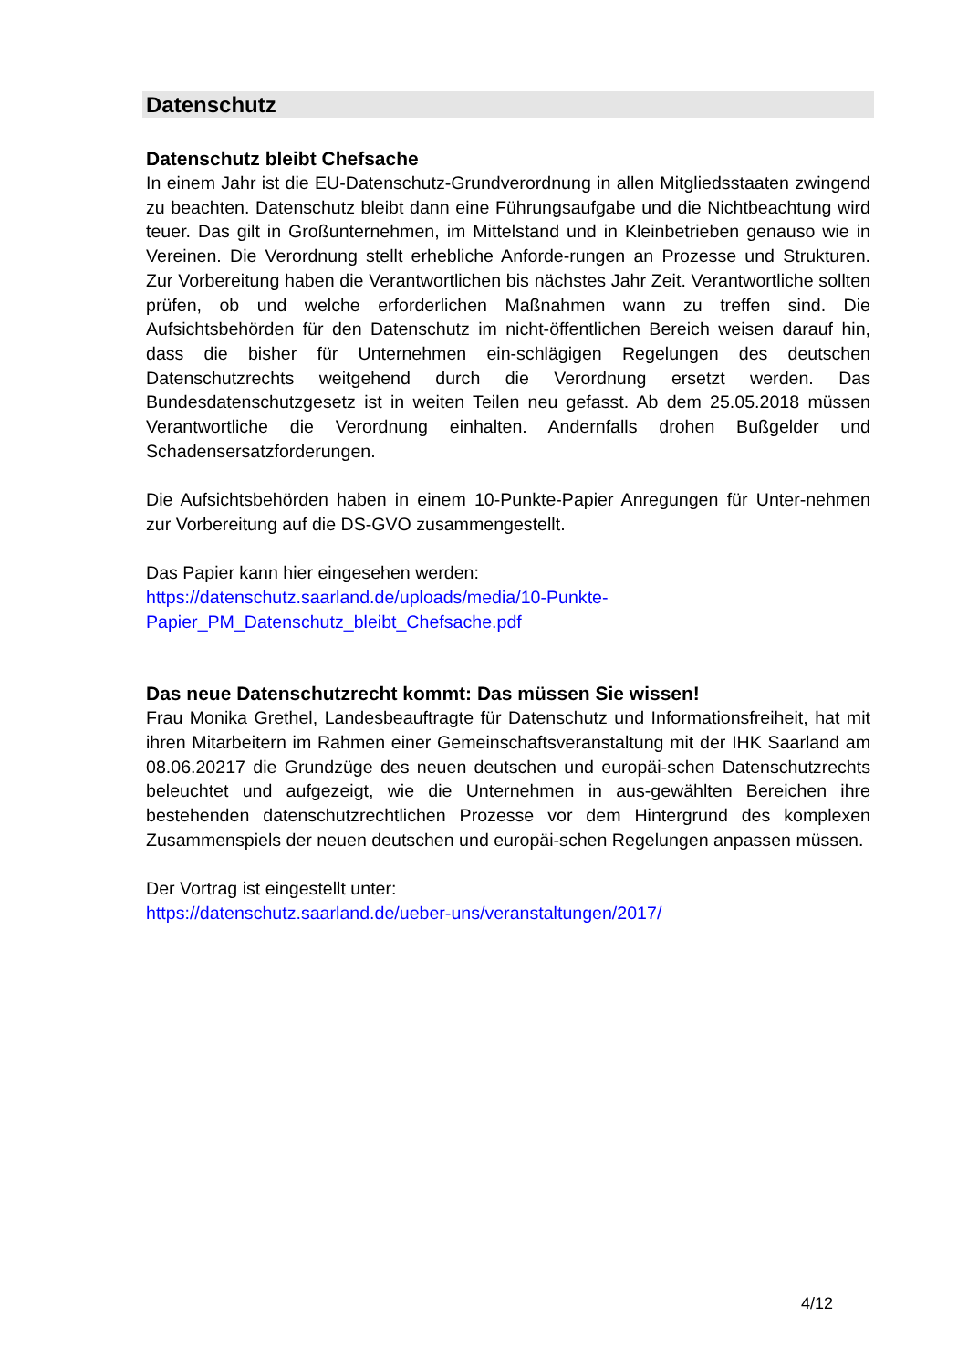Datenschutz
Datenschutz bleibt Chefsache
In einem Jahr ist die EU-Datenschutz-Grundverordnung in allen Mitgliedsstaaten zwingend zu beachten. Datenschutz bleibt dann eine Führungsaufgabe und die Nichtbeachtung wird teuer. Das gilt in Großunternehmen, im Mittelstand und in Kleinbetrieben genauso wie in Vereinen. Die Verordnung stellt erhebliche Anforde-rungen an Prozesse und Strukturen. Zur Vorbereitung haben die Verantwortlichen bis nächstes Jahr Zeit. Verantwortliche sollten prüfen, ob und welche erforderlichen Maßnahmen wann zu treffen sind. Die Aufsichtsbehörden für den Datenschutz im nicht-öffentlichen Bereich weisen darauf hin, dass die bisher für Unternehmen ein-schlägigen Regelungen des deutschen Datenschutzrechts weitgehend durch die Verordnung ersetzt werden. Das Bundesdatenschutzgesetz ist in weiten Teilen neu gefasst. Ab dem 25.05.2018 müssen Verantwortliche die Verordnung einhalten. Andernfalls drohen Bußgelder und Schadensersatzforderungen.
Die Aufsichtsbehörden haben in einem 10-Punkte-Papier Anregungen für Unter-nehmen zur Vorbereitung auf die DS-GVO zusammengestellt.
Das Papier kann hier eingesehen werden:
https://datenschutz.saarland.de/uploads/media/10-Punkte-
Papier_PM_Datenschutz_bleibt_Chefsache.pdf
Das neue Datenschutzrecht kommt: Das müssen Sie wissen!
Frau Monika Grethel, Landesbeauftragte für Datenschutz und Informationsfreiheit, hat mit ihren Mitarbeitern im Rahmen einer Gemeinschaftsveranstaltung mit der IHK Saarland am 08.06.20217 die Grundzüge des neuen deutschen und europäi-schen Datenschutzrechts beleuchtet und aufgezeigt, wie die Unternehmen in aus-gewählten Bereichen ihre bestehenden datenschutzrechtlichen Prozesse vor dem Hintergrund des komplexen Zusammenspiels der neuen deutschen und europäi-schen Regelungen anpassen müssen.
Der Vortrag ist eingestellt unter:
https://datenschutz.saarland.de/ueber-uns/veranstaltungen/2017/
4/12